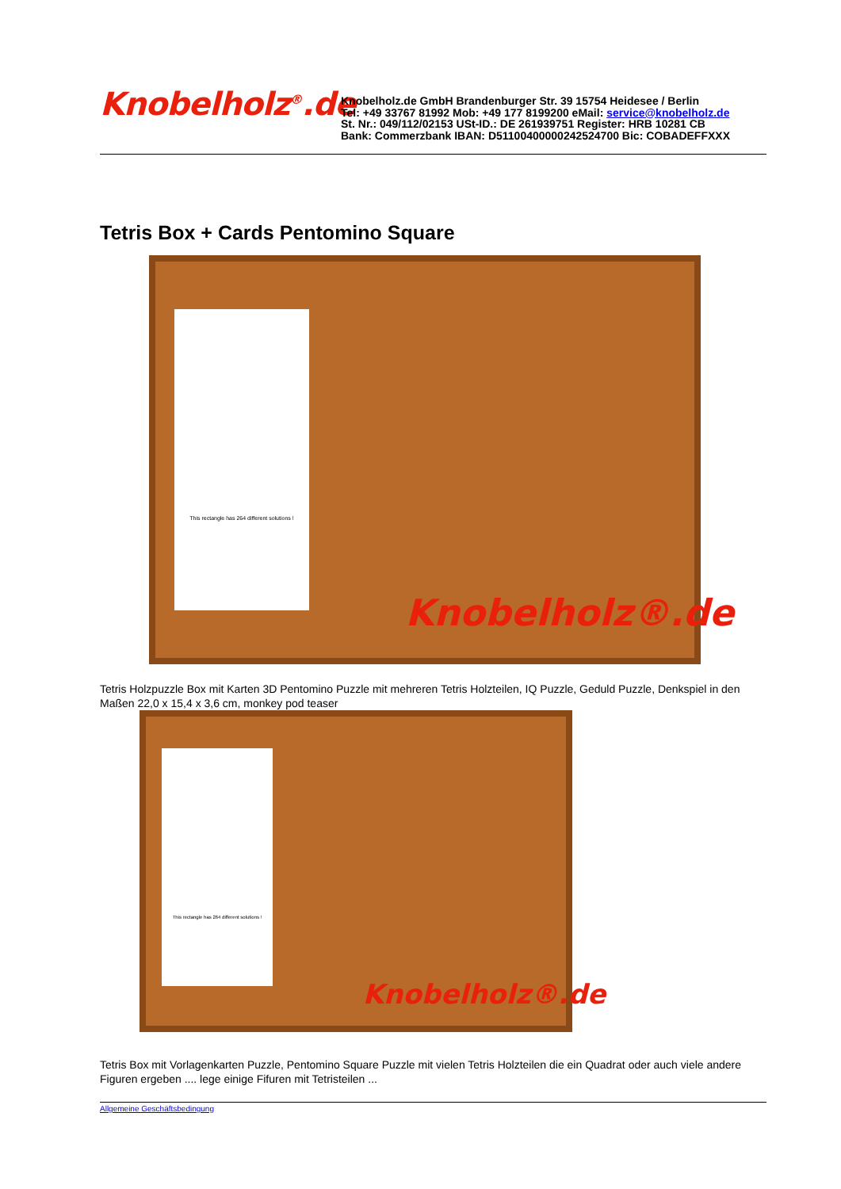Knobelholz<sup>®</sup>.de
Knobelholz.de GmbH Brandenburger Str. 39 15754 Heidesee / Berlin
Tel: +49 33767 81992 Mob: +49 177 8199200 eMail: service@knobelholz.de
St. Nr.: 049/112/02153 USt-ID.: DE 261939751 Register: HRB 10281 CB
Bank: Commerzbank IBAN: D51100400000242524700 Bic: COBADEFFXXX
Tetris Box + Cards Pentomino Square
This rectangle has 264 different solutions !
Knobelholz®.de
Tetris Holzpuzzle Box mit Karten 3D Pentomino Puzzle mit mehreren Tetris Holzteilen, IQ Puzzle, Geduld Puzzle, Denkspiel in den Maßen 22,0 x 15,4 x 3,6 cm, monkey pod teaser
This rectangle has 264 different solutions !
Knobelholz®.de
Tetris Box mit Vorlagenkarten Puzzle, Pentomino Square Puzzle mit vielen Tetris Holzteilen die ein Quadrat oder auch viele andere Figuren ergeben .... lege einige Fifuren mit Tetristeilen ...
Allgemeine Geschäftsbedingung